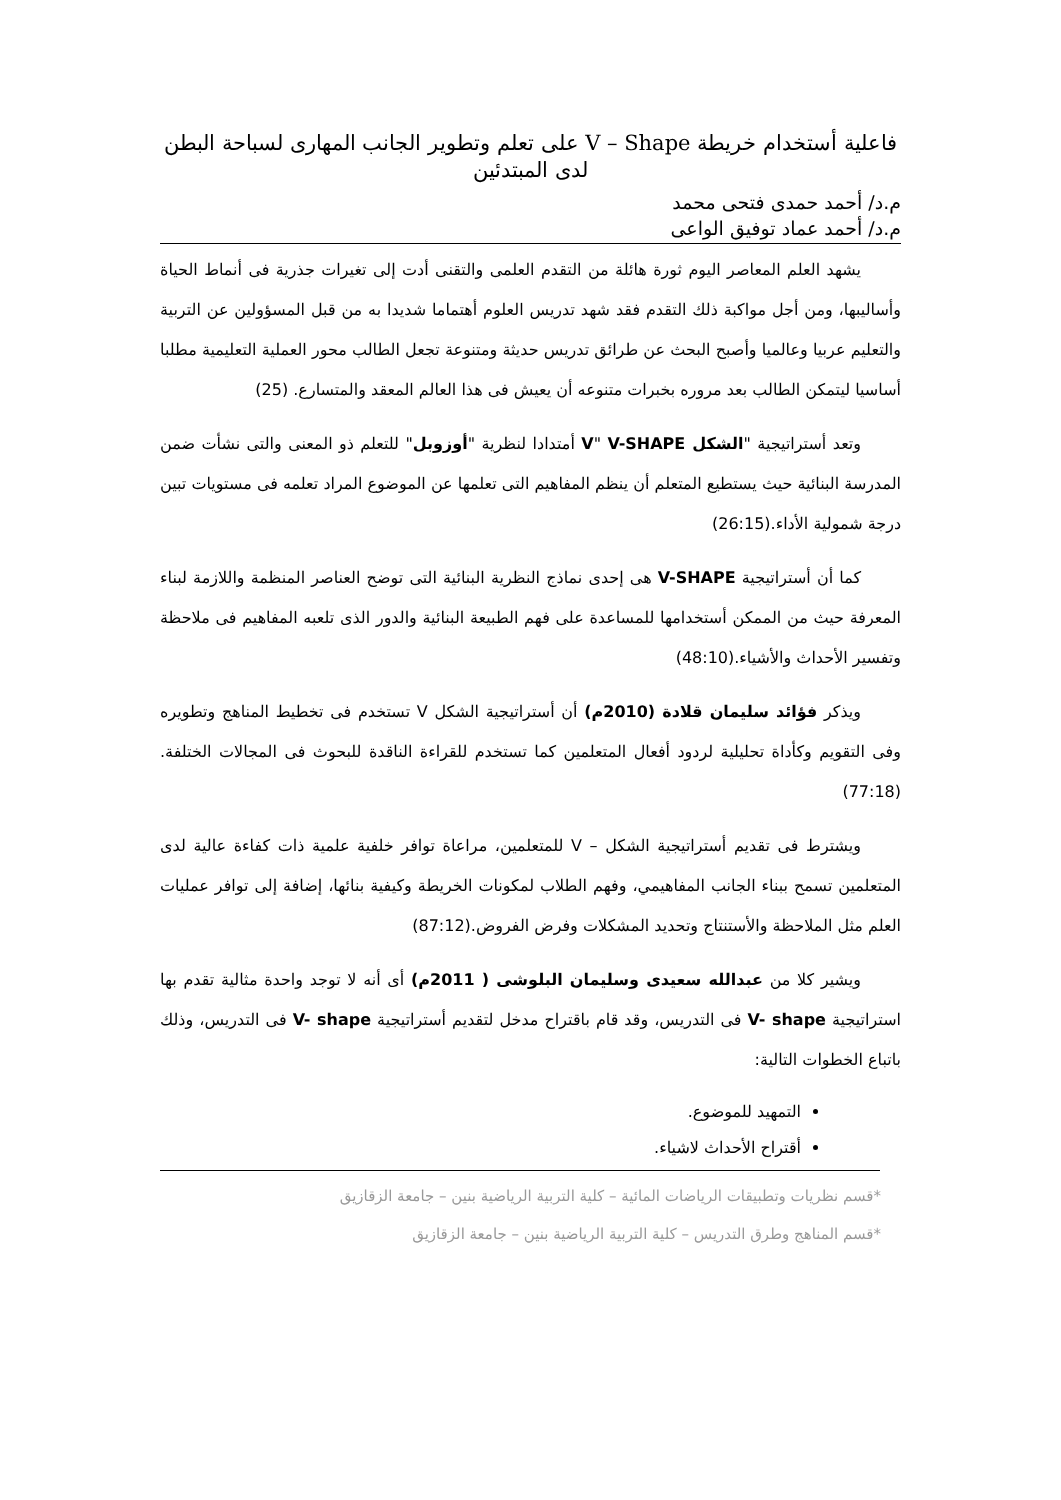فاعلية أستخدام خريطة V – Shape على تعلم وتطوير الجانب المهارى لسباحة البطن لدى المبتدئين
م.د/ أحمد حمدى فتحى محمد
م.د/ أحمد عماد توفيق الواعى
يشهد العلم المعاصر اليوم ثورة هائلة من التقدم العلمى والتقنى أدت إلى تغيرات جذرية فى أنماط الحياة وأساليبها، ومن أجل مواكبة ذلك التقدم فقد شهد تدريس العلوم أهتماما شديدا به من قبل المسؤولين عن التربية والتعليم عربيا وعالميا وأصبح البحث عن طرائق تدريس حديثة ومتنوعة تجعل الطالب محور العملية التعليمية مطلبا أساسيا ليتمكن الطالب بعد مروره بخبرات متنوعه أن يعيش فى هذا العالم المعقد والمتسارع. (25)
وتعد أستراتيجية "الشكل V" V-SHAPE أمتدادا لنظرية "أوزوبل" للتعلم ذو المعنى والتى نشأت ضمن المدرسة البنائية حيث يستطيع المتعلم أن ينظم المفاهيم التى تعلمها عن الموضوع المراد تعلمه فى مستويات تبين درجة شمولية الأداء.(26:15)
كما أن أستراتيجية V-SHAPE هى إحدى نماذج النظرية البنائية التى توضح العناصر المنظمة واللازمة لبناء المعرفة حيث من الممكن أستخدامها للمساعدة على فهم الطبيعة البنائية والدور الذى تلعبه المفاهيم فى ملاحظة وتفسير الأحداث والأشياء.(48:10)
ويذكر فؤائد سليمان قلادة (2010م) أن أستراتيجية الشكل V تستخدم فى تخطيط المناهج وتطويره وفى التقويم وكأداة تحليلية لردود أفعال المتعلمين كما تستخدم للقراءة الناقدة للبحوث فى المجالات الختلفة.(77:18)
ويشترط فى تقديم أستراتيجية الشكل – V للمتعلمين، مراعاة توافر خلفية علمية ذات كفاءة عالية لدى المتعلمين تسمح ببناء الجانب المفاهيمي، وفهم الطلاب لمكونات الخريطة وكيفية بنائها، إضافة إلى توافر عمليات العلم مثل الملاحظة والأستنتاج وتحديد المشكلات وفرض الفروض.(87:12)
ويشير كلا من عبدالله سعيدى وسليمان البلوشى ( 2011م) أى أنه لا توجد واحدة مثالية تقدم بها استراتيجية V- shape فى التدريس، وقد قام باقتراح مدخل لتقديم أستراتيجية V- shape فى التدريس، وذلك باتباع الخطوات التالية:
التمهيد للموضوع.
أقتراح الأحداث لاشياء.
*قسم نظريات وتطبيقات الرياضات المائية – كلية التربية الرياضية بنين – جامعة الزقازيق
*قسم المناهج وطرق التدريس – كلية التربية الرياضية بنين – جامعة الزقازيق